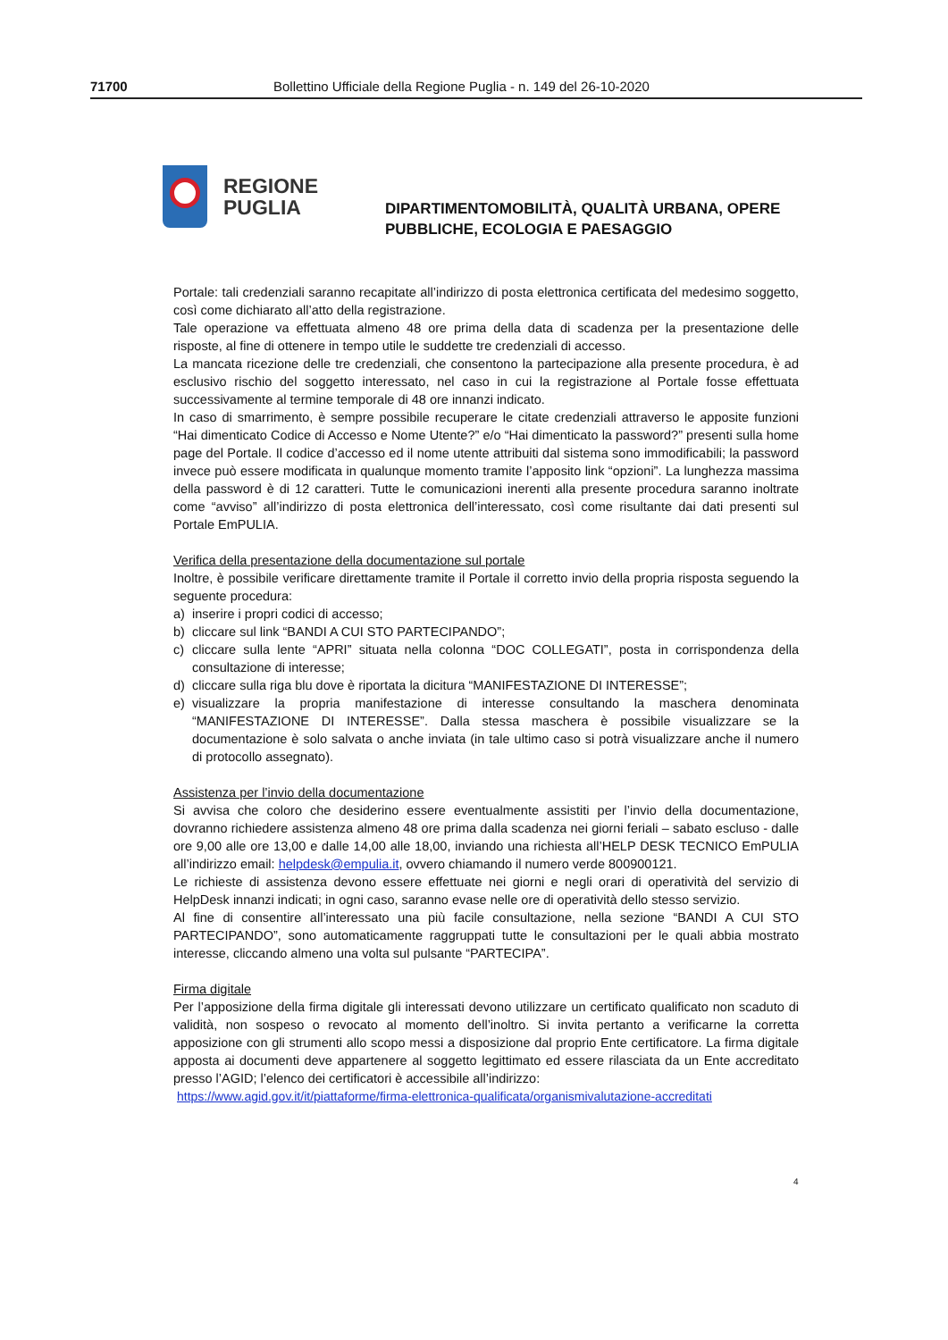71700 Bollettino Ufficiale della Regione Puglia - n. 149 del 26-10-2020
REGIONE
PUGLIA
DIPARTIMENTOMOBILITÀ, QUALITÀ URBANA, OPERE
PUBBLICHE, ECOLOGIA E PAESAGGIO
Portale: tali credenziali saranno recapitate all’indirizzo di posta elettronica certificata del medesimo soggetto, così come dichiarato all’atto della registrazione.
Tale operazione va effettuata almeno 48 ore prima della data di scadenza per la presentazione delle risposte, al fine di ottenere in tempo utile le suddette tre credenziali di accesso.
La mancata ricezione delle tre credenziali, che consentono la partecipazione alla presente procedura, è ad esclusivo rischio del soggetto interessato, nel caso in cui la registrazione al Portale fosse effettuata successivamente al termine temporale di 48 ore innanzi indicato.
In caso di smarrimento, è sempre possibile recuperare le citate credenziali attraverso le apposite funzioni “Hai dimenticato Codice di Accesso e Nome Utente?” e/o “Hai dimenticato la password?” presenti sulla home page del Portale. Il codice d’accesso ed il nome utente attribuiti dal sistema sono immodificabili; la password invece può essere modificata in qualunque momento tramite l’apposito link “opzioni”. La lunghezza massima della password è di 12 caratteri. Tutte le comunicazioni inerenti alla presente procedura saranno inoltrate come “avviso” all’indirizzo di posta elettronica dell’interessato, così come risultante dai dati presenti sul Portale EmPULIA.
Verifica della presentazione della documentazione sul portale
Inoltre, è possibile verificare direttamente tramite il Portale il corretto invio della propria risposta seguendo la seguente procedura:
a) inserire i propri codici di accesso;
b) cliccare sul link “BANDI A CUI STO PARTECIPANDO”;
c) cliccare sulla lente “APRI” situata nella colonna “DOC COLLEGATI”, posta in corrispondenza della consultazione di interesse;
d) cliccare sulla riga blu dove è riportata la dicitura “MANIFESTAZIONE DI INTERESSE”;
e) visualizzare la propria manifestazione di interesse consultando la maschera denominata “MANIFESTAZIONE DI INTERESSE”. Dalla stessa maschera è possibile visualizzare se la documentazione è solo salvata o anche inviata (in tale ultimo caso si potrà visualizzare anche il numero di protocollo assegnato).
Assistenza per l’invio della documentazione
Si avvisa che coloro che desiderino essere eventualmente assistiti per l’invio della documentazione, dovranno richiedere assistenza almeno 48 ore prima dalla scadenza nei giorni feriali – sabato escluso - dalle ore 9,00 alle ore 13,00 e dalle 14,00 alle 18,00, inviando una richiesta all’HELP DESK TECNICO EmPULIA all’indirizzo email: helpdesk@empulia.it, ovvero chiamando il numero verde 800900121.
Le richieste di assistenza devono essere effettuate nei giorni e negli orari di operatività del servizio di HelpDesk innanzi indicati; in ogni caso, saranno evase nelle ore di operatività dello stesso servizio.
Al fine di consentire all’interessato una più facile consultazione, nella sezione “BANDI A CUI STO PARTECIPANDO”, sono automaticamente raggruppati tutte le consultazioni per le quali abbia mostrato interesse, cliccando almeno una volta sul pulsante “PARTECIPA”.
Firma digitale
Per l’apposizione della firma digitale gli interessati devono utilizzare un certificato qualificato non scaduto di validità, non sospeso o revocato al momento dell’inoltro. Si invita pertanto a verificarne la corretta apposizione con gli strumenti allo scopo messi a disposizione dal proprio Ente certificatore. La firma digitale apposta ai documenti deve appartenere al soggetto legittimato ed essere rilasciata da un Ente accreditato presso l’AGID; l’elenco dei certificatori è accessibile all’indirizzo:
https://www.agid.gov.it/it/piattaforme/firma-elettronica-qualificata/organismivalutazione-accreditati
4